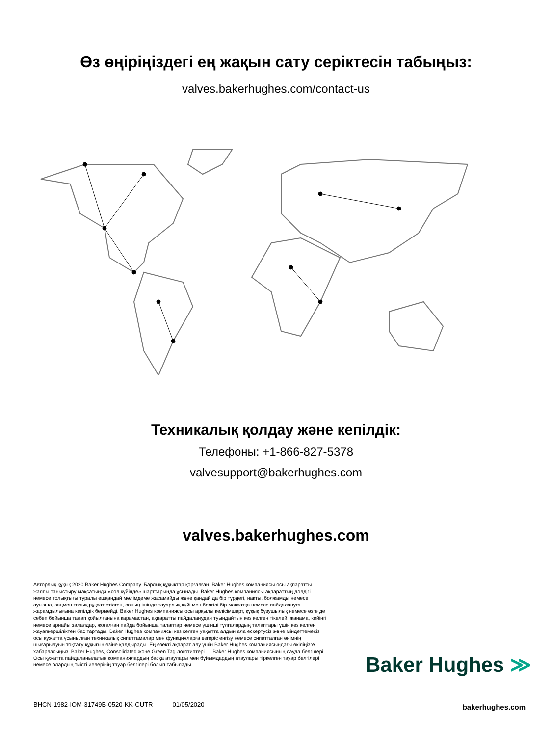Өз өңіріңіздегі ең жақын сату серіктесін табыңыз:
valves.bakerhughes.com/contact-us
Техникалық қолдау және кепілдік:
Телефоны: +1-866-827-5378
valvesupport@bakerhughes.com
valves.bakerhughes.com
Авторлық құқық 2020 Baker Hughes Company. Барлық құқықтар қорғалған. Baker Hughes компаниясы осы ақпаратты жалпы таныстыру мақсатында «сол күйінде» шарттарында ұсынады. Baker Hughes компаниясы ақпараттың дәлдігі немесе толықтығы туралы ешқандай мәлімдеме жасамайды және қандай да бір түрдегі, нақты, болжамды немесе ауызша, заңмен толық рұқсат етілген, соның ішінде тауарлық күйі мен белгілі бір мақсатқа немесе пайдалануға жарамдылығына кепілдік бермейді. Baker Hughes компаниясы осы арқылы келісімшарт, құқық бұзушылық немесе өзге де себеп бойынша талап қойылғанына қарамастан, ақпаратты пайдаланудан туындайтын кез келген тікелей, жанама, кейінгі немесе арнайы залалдар, жоғалған пайда бойынша талаптар немесе үшінші тұлғалардың талаптары үшін кез келген жауапкершіліктен бас тартады. Baker Hughes компаниясы кез келген уақытта алдын ала ескертусіз және міндеттемесіз осы құжатта ұсынылған техникалық сипаттамалар мен функцияларға өзгеріс енгізу немесе сипатталған өнімнің шығарылуын тоқтату құқығын өзіне қалдырады. Ең өзекті ақпарат алу үшін Baker Hughes компаниясындағы өкіліңізге хабарласыңыз. Baker Hughes, Consolidated және Green Tag логотиптері — Baker Hughes компаниясының сауда белгілері. Осы құжатта пайдаланылатын компаниялардың басқа атаулары мен бұйымдардың атаулары тіркелген тауар белгілері немесе олардың тиісті иелерінің тауар белгілері болып табылады.
BHCN-1982-IOM-31749B-0520-KK-CUTR 01/05/2020
Baker Hughes ≫
bakerhughes.com